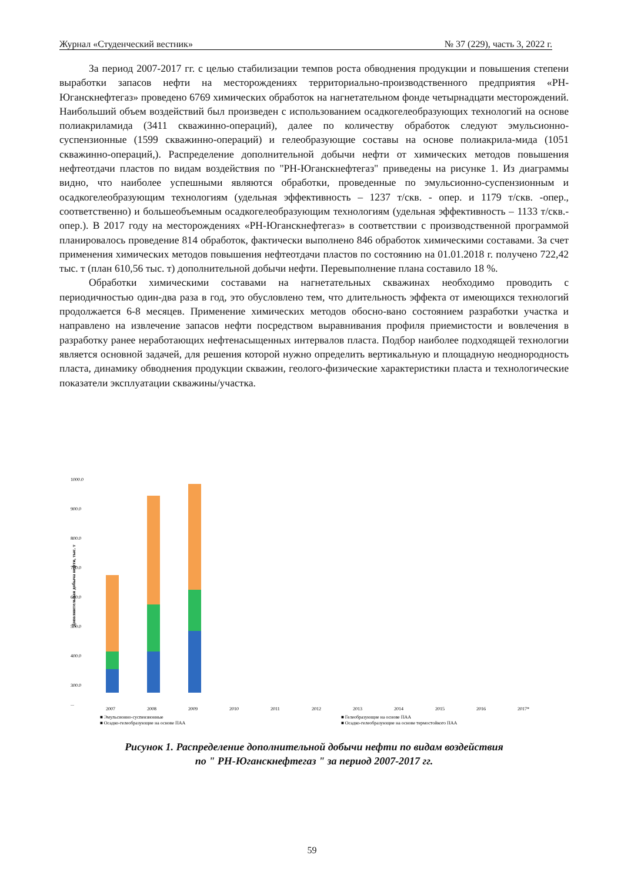Журнал «Студенческий вестник» № 37 (229), часть 3, 2022 г.
За период 2007-2017 гг. с целью стабилизации темпов роста обводнения продукции и повышения степени выработки запасов нефти на месторождениях территориально-производственного предприятия «РН-Юганскнефтегаз» проведено 6769 химических обработок на нагнетательном фонде четырнадцати месторождений. Наибольший объем воздействий был произведен с использованием осадкогелеобразующих технологий на основе полиакриламида (3411 скважинно-операций), далее по количеству обработок следуют эмульсионно-суспензионные (1599 скважинно-операций) и гелеобразующие составы на основе полиакрила-мида (1051 скважинно-операций,). Распределение дополнительной добычи нефти от химических методов повышения нефтеотдачи пластов по видам воздействия по "РН-Юганскнефтегаз" приведены на рисунке 1. Из диаграммы видно, что наиболее успешными являются обработки, проведенные по эмульсионно-суспензионным и осадкогелеобразующим технологиям (удельная эффективность – 1237 т/скв. - опер. и 1179 т/скв. -опер., соответственно) и большеобъемным осадкогелеобразующим технологиям (удельная эффективность – 1133 т/скв.-опер.). В 2017 году на месторождениях «РН-Юганскнефтегаз» в соответствии с производственной программой планировалось проведение 814 обработок, фактически выполнено 846 обработок химическими составами. За счет применения химических методов повышения нефтеотдачи пластов по состоянию на 01.01.2018 г. получено 722,42 тыс. т (план 610,56 тыс. т) дополнительной добычи нефти. Перевыполнение плана составило 18 %.
Обработки химическими составами на нагнетательных скважинах необходимо проводить с периодичностью один-два раза в год, это обусловлено тем, что длительность эффекта от имеющихся технологий продолжается 6-8 месяцев. Применение химических методов обосно-вано состоянием разработки участка и направлено на извлечение запасов нефти посредством выравнивания профиля приемистости и вовлечения в разработку ранее неработающих нефтенасыщенных интервалов пласта. Подбор наиболее подходящей технологии является основной задачей, для решения которой нужно определить вертикальную и площадную неоднородность пласта, динамику обводнения продукции скважин, геолого-физические характеристики пласта и технологические показатели эксплуатации скважины/участка.
1000.0
900.0
800.0
700.0
600.0
500.0
400.0
300.0
...
Дополнительная добыча нефти, тыс. т
2007
2008
2009
2010
2011
2012
2013
2014
2015
2016
2017*
■ Эмульсионно-суспензионные
■ Гелеобразующие на основе ПАА
■ Осадко-гелеобразующие на основе ПАА
■ Осадко-гелеобразующие на основе термостойкого ПАА
Рисунок 1. Распределение дополнительной добычи нефти по видам воздействия
по " РН-Юганскнефтегаз " за период 2007-2017 гг.
59